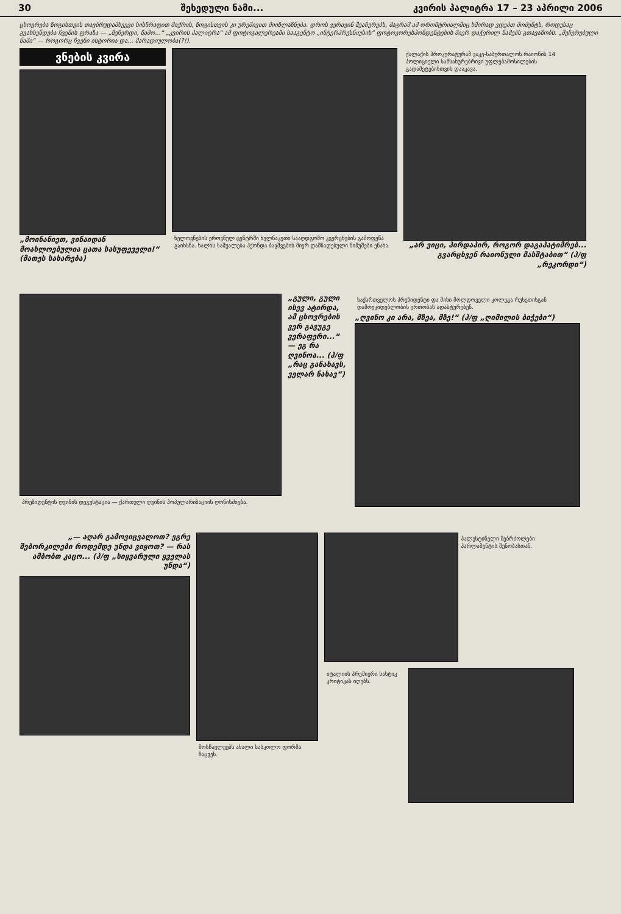30 შეხედული ნამი... კვირის პალიტრა 17 – 23 აპრილი 2006
ცხოვრება ზოგისთვის თავბრუდამხვევი სისწრაფით მიქრის, ზოგისთვის კი ურემივით მიიზლაზნება. დროს ვერავინ შეაჩერებს, მაგრამ ამ ორომტრიალშიც ხშირად ვდებთ მომენტს, როდესაც გვახსენდება ჩვენის ფრაზა — „შეჩერდი, წამო...“ „კვირის პალიტრა“ ამ ფოტოგალერეაში სააგენტო „ინტერპრესნიუსის“ ფოტოკორესპონდენტების მიერ დაჭერილ წამებს გთავაზობს. „შეჩერებული ნამი“ — როგორც ჩვენი ისტორია და... მარადიულობა(?!).
ვნების კვირა
„მოინანიეთ, ვინაიდან მოახლოებულია ცათა სასუფეველი!“ (მათეს სახარება)
ხელოვნების ეროვნულ ცენტრში ხელნაკეთი სააღდგომო კვერცხების გამოფენა გაიხსნა. ხალხს საშუალება ჰქონდა ბავშვების მიერ დამზადებული ნიმუშები ენახა.
ქალაქის პროკურატურამ ვაკე-საბურთალოს რაიონის 14 პოლიციელი სამსახურებრივი უფლებამოსილების გადამეტებისთვის დააკავა.
„არ ვიცი, პირდაპირ, როგორ დაგაპატიმრებ... გვარცხვენ რაიონული მასშტაბით“ (ჰ/ფ „რეკორდი“)
პრეზიდენტის ღვინის დეგუსტაცია — ქართული ღვინის პოპულარიზაციის ღონისძიება.
„გული, გული ისევ ატირდა, ამ ცხოვრების ვერ გავუგე ვერაფერი...“ — ეგ რა ღვინოა... (ჰ/ფ „რაც განახავს, ველარ ნახავ“)
საქართველოს პრეზიდენტი და მისი მოლდოველი კოლეგა რუსეთისგან დამოუკიდებლობის ერთობას ადასტურებენ.
„ღვინო კი არა, მზეა, მზე!“ (ჰ/ფ „ღიმილის ბიჭები“)
„— აღარ გამოვიცვალოთ? ეგრე შებორკილები როდემდე უნდა ვიყოთ? — რას ამბობთ კაცო... (ჰ/ფ „სიყვარული ყველას უნდა“)
მოსწავლეებს ახალი სასკოლო ფორმა ჩაცვეს.
პალესტინელი მებრძოლები პარლამენტის შენობასთან.
იტალიის პრემიერი სასტიკ კრიტიკას იღებს.